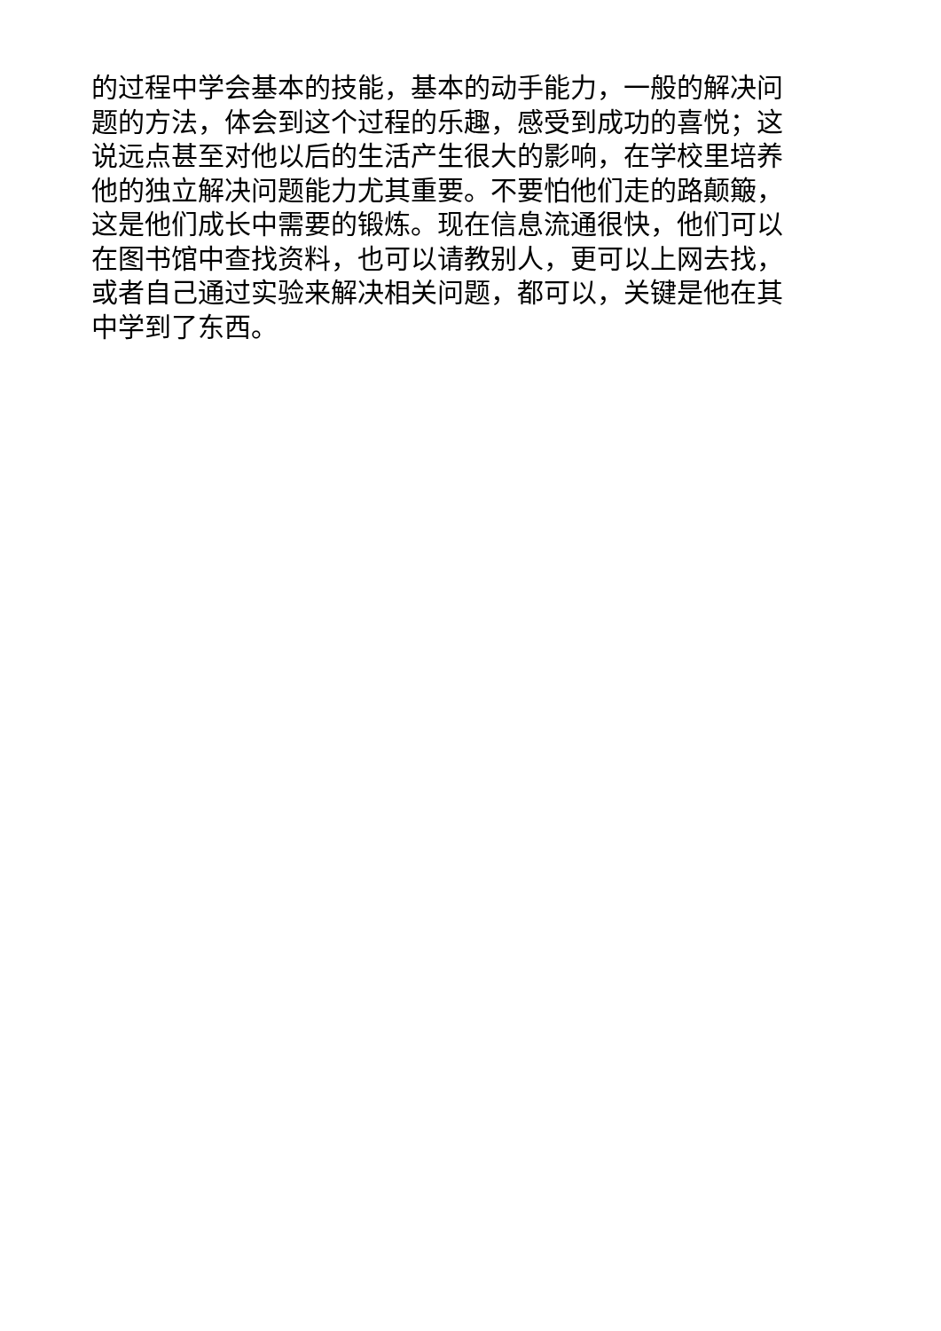的过程中学会基本的技能，基本的动手能力，一般的解决问
题的方法，体会到这个过程的乐趣，感受到成功的喜悦；这
说远点甚至对他以后的生活产生很大的影响，在学校里培养
他的独立解决问题能力尤其重要。不要怕他们走的路颠簸，
这是他们成长中需要的锻炼。现在信息流通很快，他们可以
在图书馆中查找资料，也可以请教别人，更可以上网去找，
或者自己通过实验来解决相关问题，都可以，关键是他在其
中学到了东西。